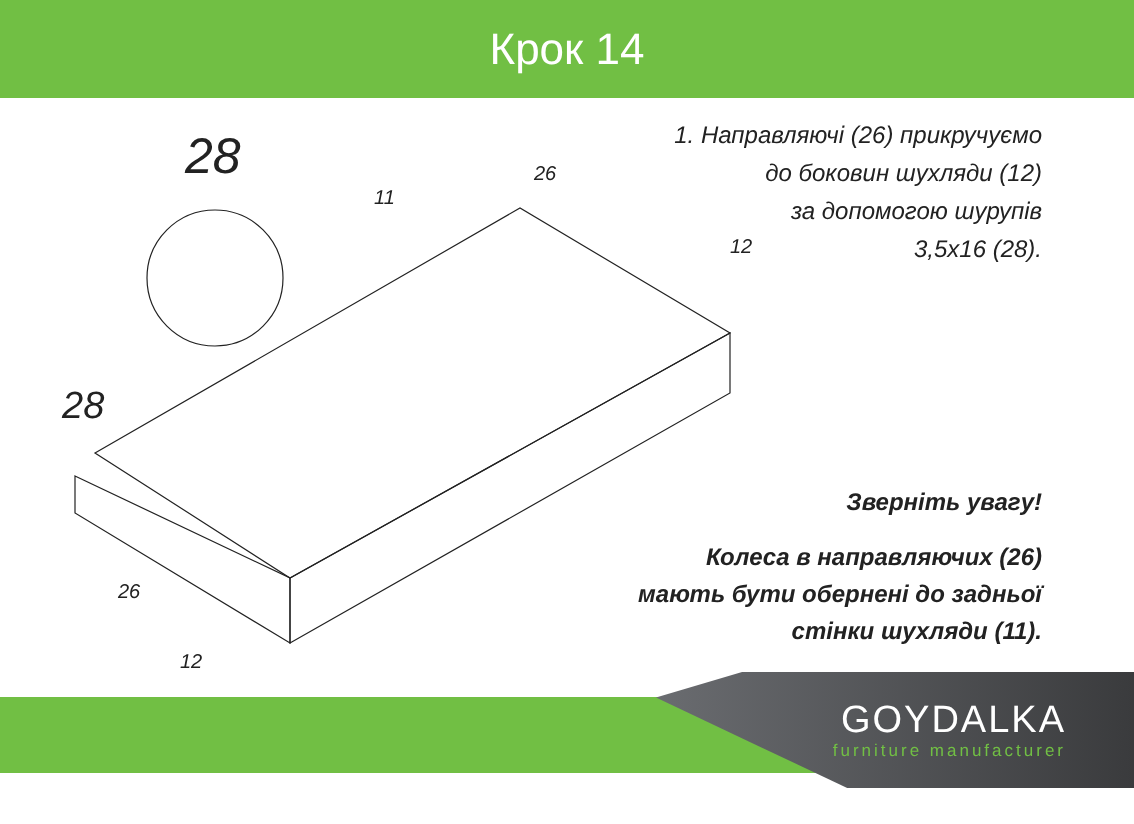Крок 14
28
28
11
26
12
26
12
1. Направляючі (26) прикручуємо
до боковин шухляди (12)
за допомогою шурупів
3,5х16 (28).
Зверніть увагу!
Колеса в направляючих (26)
мають бути обернені до задньої
стінки шухляди (11).
GOYDALKA
furniture manufacturer